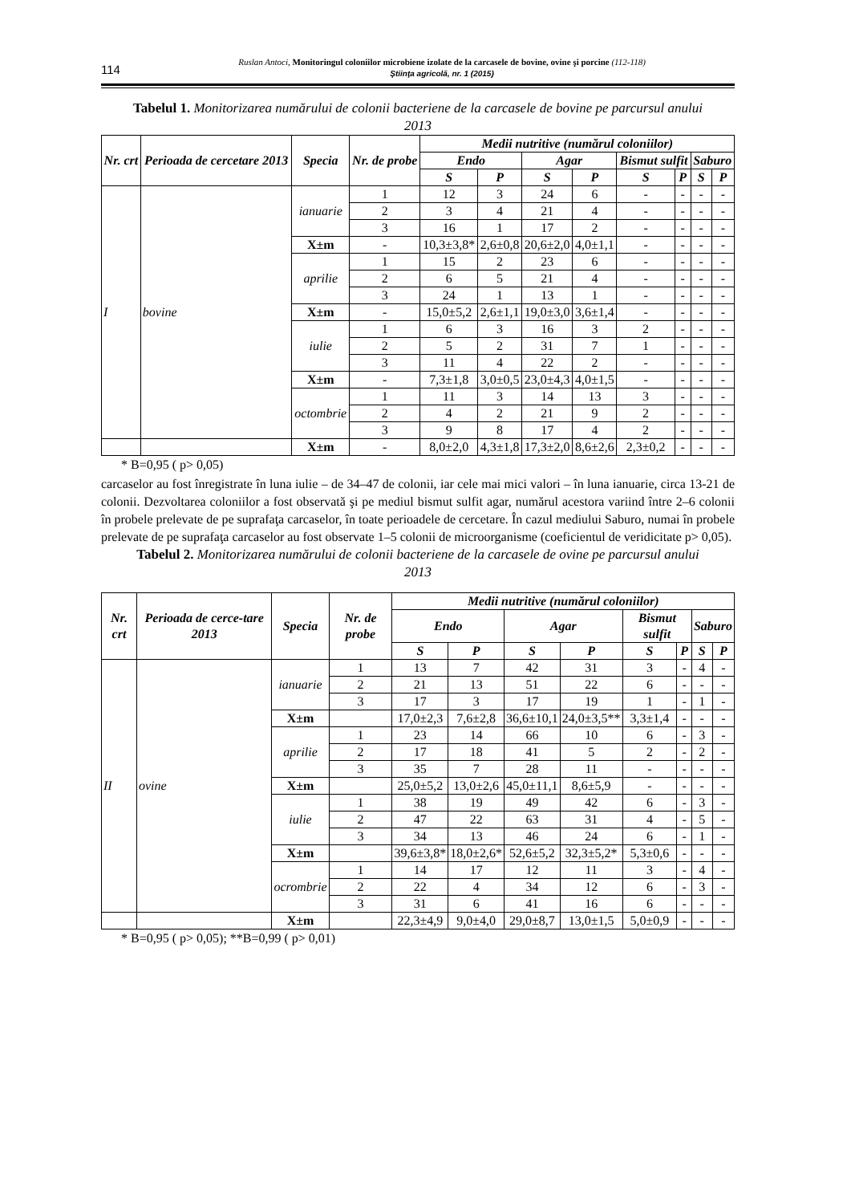114
Ruslan Antoci, Monitoringul coloniilor microbiene izolate de la carcasele de bovine, ovine şi porcine (112-118)
Ştiinţa agricolă, nr. 1 (2015)
Tabelul 1. Monitorizarea numărului de colonii bacteriene de la carcasele de bovine pe parcursul anului 2013
| Nr. crt | Perioada de cercetare 2013 | Specia | Nr. de probe | Medii nutritive (numărul coloniilor) | | | | | | | |
| --- | --- | --- | --- | --- | --- | --- | --- | --- | --- | --- | --- |
| | | | | Endo | | Agar | | Bismut sulfit | | Saburo | |
| | | | | S | P | S | P | S | P | S | P |
| I | bovine | ianuarie | 1 | 12 | 3 | 24 | 6 | - | - | - | - |
| | | | 2 | 3 | 4 | 21 | 4 | - | - | - | - |
| | | | 3 | 16 | 1 | 17 | 2 | - | - | - | - |
| | | X±m | - | 10,3±3,8* | 2,6±0,8 | 20,6±2,0 | 4,0±1,1 | - | - | - | - |
| | | aprilie | 1 | 15 | 2 | 23 | 6 | - | - | - | - |
| | | | 2 | 6 | 5 | 21 | 4 | - | - | - | - |
| | | | 3 | 24 | 1 | 13 | 1 | - | - | - | - |
| | | X±m | - | 15,0±5,2 | 2,6±1,1 | 19,0±3,0 | 3,6±1,4 | - | - | - | - |
| | | iulie | 1 | 6 | 3 | 16 | 3 | 2 | - | - | - |
| | | | 2 | 5 | 2 | 31 | 7 | 1 | - | - | - |
| | | | 3 | 11 | 4 | 22 | 2 | - | - | - | - |
| | | X±m | - | 7,3±1,8 | 3,0±0,5 | 23,0±4,3 | 4,0±1,5 | - | - | - | - |
| | | octombrie | 1 | 11 | 3 | 14 | 13 | 3 | - | - | - |
| | | | 2 | 4 | 2 | 21 | 9 | 2 | - | - | - |
| | | | 3 | 9 | 8 | 17 | 4 | 2 | - | - | - |
| | | X±m | - | 8,0±2,0 | 4,3±1,8 | 17,3±2,0 | 8,6±2,6 | 2,3±0,2 | - | - | - |
* B=0,95 ( p> 0,05)
carcaselor au fost înregistrate în luna iulie – de 34–47 de colonii, iar cele mai mici valori – în luna ianuarie, circa 13-21 de colonii. Dezvoltarea coloniilor a fost observată şi pe mediul bismut sulfit agar, numărul acestora variind între 2–6 colonii în probele prelevate de pe suprafaţa carcaselor, în toate perioadele de cercetare. În cazul mediului Saburo, numai în probele prelevate de pe suprafaţa carcaselor au fost observate 1–5 colonii de microorganisme (coeficientul de veridicitate p> 0,05).
Tabelul 2. Monitorizarea numărului de colonii bacteriene de la carcasele de ovine pe parcursul anului 2013
| Nr. crt | Perioada de cerce-tare 2013 | Specia | Nr. de probe | Medii nutritive (numărul coloniilor) | | | | | | | |
| --- | --- | --- | --- | --- | --- | --- | --- | --- | --- | --- | --- |
| | | | | Endo | | Agar | | Bismut sulfit | | Saburo | |
| | | | | S | P | S | P | S | P | S | P |
| II | ovine | ianuarie | 1 | 13 | 7 | 42 | 31 | 3 | - | 4 | - |
| | | | 2 | 21 | 13 | 51 | 22 | 6 | - | - | - |
| | | | 3 | 17 | 3 | 17 | 19 | 1 | - | 1 | - |
| | | X±m | | 17,0±2,3 | 7,6±2,8 | 36,6±10,1 | 24,0±3,5** | 3,3±1,4 | - | - | - |
| | | aprilie | 1 | 23 | 14 | 66 | 10 | 6 | - | 3 | - |
| | | | 2 | 17 | 18 | 41 | 5 | 2 | - | 2 | - |
| | | | 3 | 35 | 7 | 28 | 11 | - | - | - | - |
| | | X±m | | 25,0±5,2 | 13,0±2,6 | 45,0±11,1 | 8,6±5,9 | - | - | - | - |
| | | iulie | 1 | 38 | 19 | 49 | 42 | 6 | - | 3 | - |
| | | | 2 | 47 | 22 | 63 | 31 | 4 | - | 5 | - |
| | | | 3 | 34 | 13 | 46 | 24 | 6 | - | 1 | - |
| | | X±m | | 39,6±3,8* | 18,0±2,6* | 52,6±5,2 | 32,3±5,2* | 5,3±0,6 | - | - | - |
| | | ocrombrie | 1 | 14 | 17 | 12 | 11 | 3 | - | 4 | - |
| | | | 2 | 22 | 4 | 34 | 12 | 6 | - | 3 | - |
| | | | 3 | 31 | 6 | 41 | 16 | 6 | - | - | - |
| | | X±m | | 22,3±4,9 | 9,0±4,0 | 29,0±8,7 | 13,0±1,5 | 5,0±0,9 | - | - | - |
* B=0,95 ( p> 0,05); **B=0,99 ( p> 0,01)